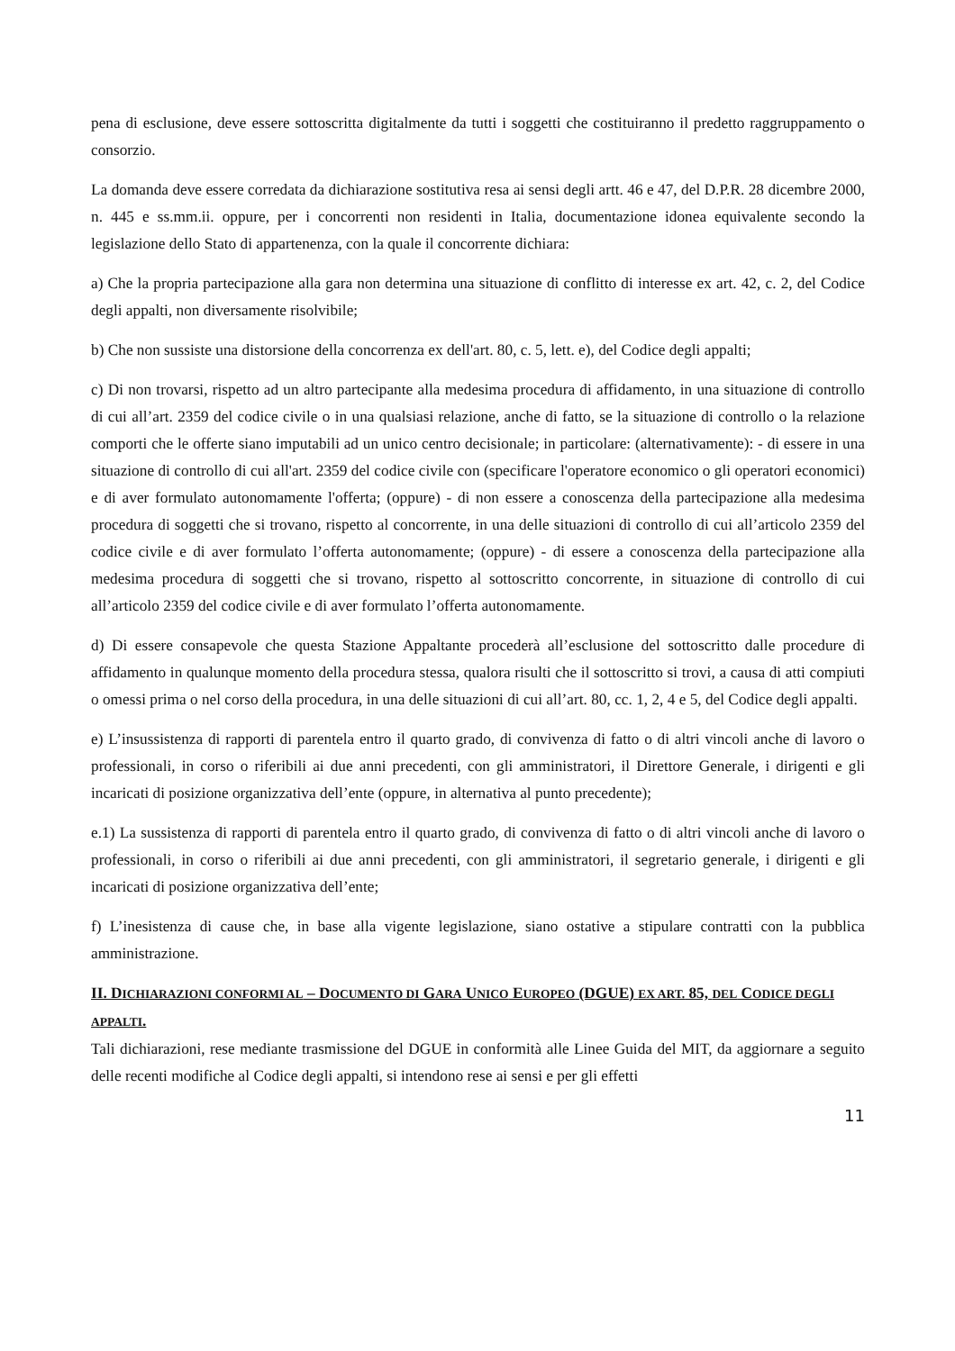pena di esclusione, deve essere sottoscritta digitalmente da tutti i soggetti che costituiranno il predetto raggruppamento o consorzio.
La domanda deve essere corredata da dichiarazione sostitutiva resa ai sensi degli artt. 46 e 47, del D.P.R. 28 dicembre 2000, n. 445 e ss.mm.ii. oppure, per i concorrenti non residenti in Italia, documentazione idonea equivalente secondo la legislazione dello Stato di appartenenza, con la quale il concorrente dichiara:
a) Che la propria partecipazione alla gara non determina una situazione di conflitto di interesse ex art. 42, c. 2, del Codice degli appalti, non diversamente risolvibile;
b) Che non sussiste una distorsione della concorrenza ex dell'art. 80, c. 5, lett. e), del Codice degli appalti;
c) Di non trovarsi, rispetto ad un altro partecipante alla medesima procedura di affidamento, in una situazione di controllo di cui all’art. 2359 del codice civile o in una qualsiasi relazione, anche di fatto, se la situazione di controllo o la relazione comporti che le offerte siano imputabili ad un unico centro decisionale; in particolare: (alternativamente): - di essere in una situazione di controllo di cui all'art. 2359 del codice civile con (specificare l'operatore economico o gli operatori economici) e di aver formulato autonomamente l'offerta; (oppure) - di non essere a conoscenza della partecipazione alla medesima procedura di soggetti che si trovano, rispetto al concorrente, in una delle situazioni di controllo di cui all’articolo 2359 del codice civile e di aver formulato l’offerta autonomamente; (oppure) - di essere a conoscenza della partecipazione alla medesima procedura di soggetti che si trovano, rispetto al sottoscritto concorrente, in situazione di controllo di cui all’articolo 2359 del codice civile e di aver formulato l’offerta autonomamente.
d) Di essere consapevole che questa Stazione Appaltante procederà all’esclusione del sottoscritto dalle procedure di affidamento in qualunque momento della procedura stessa, qualora risulti che il sottoscritto si trovi, a causa di atti compiuti o omessi prima o nel corso della procedura, in una delle situazioni di cui all’art. 80, cc. 1, 2, 4 e 5, del Codice degli appalti.
e) L’insussistenza di rapporti di parentela entro il quarto grado, di convivenza di fatto o di altri vincoli anche di lavoro o professionali, in corso o riferibili ai due anni precedenti, con gli amministratori, il Direttore Generale, i dirigenti e gli incaricati di posizione organizzativa dell’ente (oppure, in alternativa al punto precedente);
e.1) La sussistenza di rapporti di parentela entro il quarto grado, di convivenza di fatto o di altri vincoli anche di lavoro o professionali, in corso o riferibili ai due anni precedenti, con gli amministratori, il segretario generale, i dirigenti e gli incaricati di posizione organizzativa dell’ente;
f) L’inesistenza di cause che, in base alla vigente legislazione, siano ostative a stipulare contratti con la pubblica amministrazione.
II. DICHIARAZIONI CONFORMI AL – DOCUMENTO DI GARA UNICO EUROPEO (DGUE) EX ART. 85, DEL CODICE DEGLI APPALTI.
Tali dichiarazioni, rese mediante trasmissione del DGUE in conformità alle Linee Guida del MIT, da aggiornare a seguito delle recenti modifiche al Codice degli appalti, si intendono rese ai sensi e per gli effetti
11